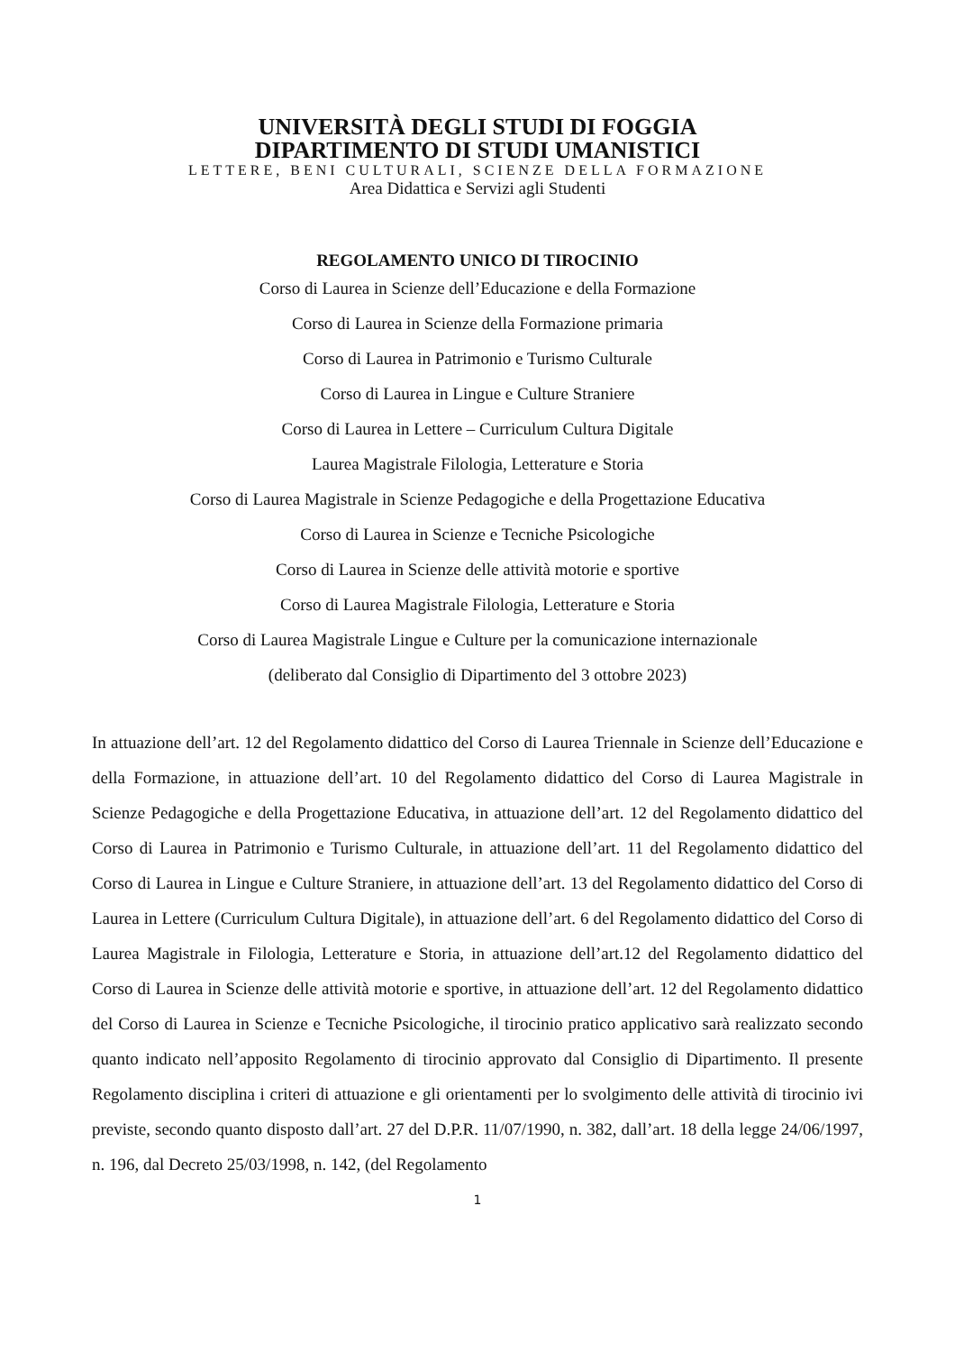UNIVERSITÀ DEGLI STUDI DI FOGGIA
DIPARTIMENTO DI STUDI UMANISTICI
LETTERE, BENI CULTURALI, SCIENZE DELLA FORMAZIONE
Area Didattica e Servizi agli Studenti
REGOLAMENTO UNICO DI TIROCINIO
Corso di Laurea in Scienze dell’Educazione e della Formazione
Corso di Laurea in Scienze della Formazione primaria
Corso di Laurea in Patrimonio e Turismo Culturale
Corso di Laurea in Lingue e Culture Straniere
Corso di Laurea in Lettere – Curriculum Cultura Digitale
Laurea Magistrale Filologia, Letterature e Storia
Corso di Laurea Magistrale in Scienze Pedagogiche e della Progettazione Educativa
Corso di Laurea in Scienze e Tecniche Psicologiche
Corso di Laurea in Scienze delle attività motorie e sportive
Corso di Laurea Magistrale Filologia, Letterature e Storia
Corso di Laurea Magistrale Lingue e Culture per la comunicazione internazionale
(deliberato dal Consiglio di Dipartimento del 3 ottobre 2023)
In attuazione dell’art. 12 del Regolamento didattico del Corso di Laurea Triennale in Scienze dell’Educazione e della Formazione, in attuazione dell’art. 10 del Regolamento didattico del Corso di Laurea Magistrale in Scienze Pedagogiche e della Progettazione Educativa, in attuazione dell’art. 12 del Regolamento didattico del Corso di Laurea in Patrimonio e Turismo Culturale, in attuazione dell’art. 11 del Regolamento didattico del Corso di Laurea in Lingue e Culture Straniere, in attuazione dell’art. 13 del Regolamento didattico del Corso di Laurea in Lettere (Curriculum Cultura Digitale), in attuazione dell’art. 6 del Regolamento didattico del Corso di Laurea Magistrale in Filologia, Letterature e Storia, in attuazione dell’art.12 del Regolamento didattico del Corso di Laurea in Scienze delle attività motorie e sportive, in attuazione dell’art. 12 del Regolamento didattico del Corso di Laurea in Scienze e Tecniche Psicologiche, il tirocinio pratico applicativo sarà realizzato secondo quanto indicato nell’apposito Regolamento di tirocinio approvato dal Consiglio di Dipartimento. Il presente Regolamento disciplina i criteri di attuazione e gli orientamenti per lo svolgimento delle attività di tirocinio ivi previste, secondo quanto disposto dall’art. 27 del D.P.R. 11/07/1990, n. 382, dall’art. 18 della legge 24/06/1997, n. 196, dal Decreto 25/03/1998, n. 142, (del Regolamento
1